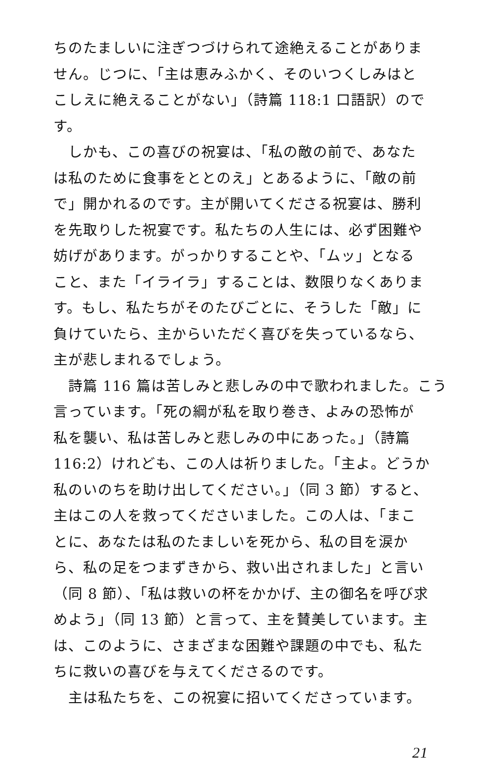ちのたましいに注ぎつづけられて途絶えることがありま
せん。じつに、「主は恵みふかく、そのいつくしみはと
こしえに絶えることがない」（詩篇 118:1 口語訳）ので
す。
　しかも、この喜びの祝宴は、「私の敵の前で、あなた
は私のために食事をととのえ」とあるように、「敵の前
で」開かれるのです。主が開いてくださる祝宴は、勝利
を先取りした祝宴です。私たちの人生には、必ず困難や
妨げがあります。がっかりすることや、「ムッ」となる
こと、また「イライラ」することは、数限りなくありま
す。もし、私たちがそのたびごとに、そうした「敵」に
負けていたら、主からいただく喜びを失っているなら、
主が悲しまれるでしょう。
　詩篇 116 篇は苦しみと悲しみの中で歌われました。こう
言っています。「死の綱が私を取り巻き、よみの恐怖が
私を襲い、私は苦しみと悲しみの中にあった。」（詩篇
116:2）けれども、この人は祈りました。「主よ。どうか
私のいのちを助け出してください。」（同 3 節）すると、
主はこの人を救ってくださいました。この人は、「まこ
とに、あなたは私のたましいを死から、私の目を涙か
ら、私の足をつまずきから、救い出されました」と言い
（同 8 節）、「私は救いの杯をかかげ、主の御名を呼び求
めよう」（同 13 節）と言って、主を賛美しています。主
は、このように、さまざまな困難や課題の中でも、私た
ちに救いの喜びを与えてくださるのです。
　主は私たちを、この祝宴に招いてくださっています。
21